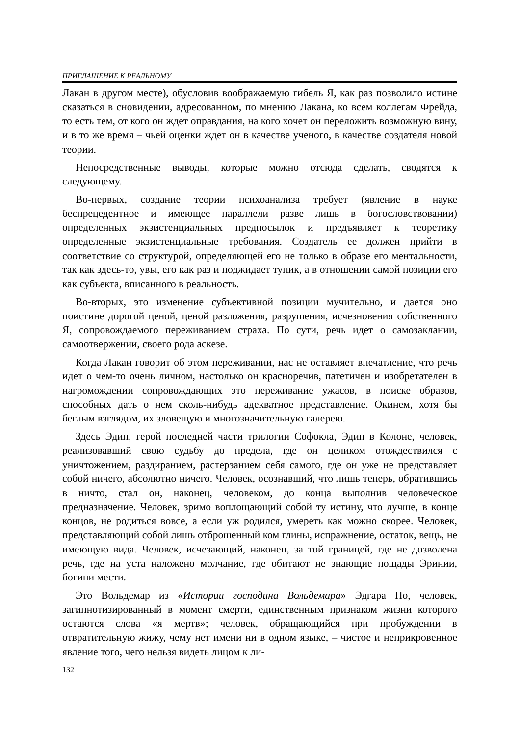ПРИГЛАШЕНИЕ К РЕАЛЬНОМУ
Лакан в другом месте), обусловив воображаемую гибель Я, как раз позволило истине сказаться в сновидении, адресованном, по мнению Лакана, ко всем коллегам Фрейда, то есть тем, от кого он ждет оправдания, на кого хочет он переложить возможную вину, и в то же время – чьей оценки ждет он в качестве ученого, в качестве создателя новой теории.
Непосредственные выводы, которые можно отсюда сделать, сводятся к следующему.
Во-первых, создание теории психоанализа требует (явление в науке беспрецедентное и имеющее параллели разве лишь в богословствовании) определенных экзистенциальных предпосылок и предъявляет к теоретику определенные экзистенциальные требования. Создатель ее должен прийти в соответствие со структурой, определяющей его не только в образе его ментальности, так как здесь-то, увы, его как раз и поджидает тупик, а в отношении самой позиции его как субъекта, вписанного в реальность.
Во-вторых, это изменение субъективной позиции мучительно, и дается оно поистине дорогой ценой, ценой разложения, разрушения, исчезновения собственного Я, сопровождаемого переживанием страха. По сути, речь идет о самозаклании, самоотвержении, своего рода аскезе.
Когда Лакан говорит об этом переживании, нас не оставляет впечатление, что речь идет о чем-то очень личном, настолько он красноречив, патетичен и изобретателен в нагромождении сопровождающих это переживание ужасов, в поиске образов, способных дать о нем сколь-нибудь адекватное представление. Окинем, хотя бы беглым взглядом, их зловещую и многозначительную галерею.
Здесь Эдип, герой последней части трилогии Софокла, Эдип в Колоне, человек, реализовавший свою судьбу до предела, где он целиком отождествился с уничтожением, раздиранием, растерзанием себя самого, где он уже не представляет собой ничего, абсолютно ничего. Человек, осознавший, что лишь теперь, обратившись в ничто, стал он, наконец, человеком, до конца выполнив человеческое предназначение. Человек, зримо воплощающий собой ту истину, что лучше, в конце концов, не родиться вовсе, а если уж родился, умереть как можно скорее. Человек, представляющий собой лишь отброшенный ком глины, испражнение, остаток, вещь, не имеющую вида. Человек, исчезающий, наконец, за той границей, где не дозволена речь, где на уста наложено молчание, где обитают не знающие пощады Эринии, богини мести.
Это Вольдемар из «Истории господина Вольдемара» Эдгара По, человек, загипнотизированный в момент смерти, единственным признаком жизни которого остаются слова «я мертв»; человек, обращающийся при пробуждении в отвратительную жижу, чему нет имени ни в одном языке, – чистое и неприкровенное явление того, чего нельзя видеть лицом к ли-
132